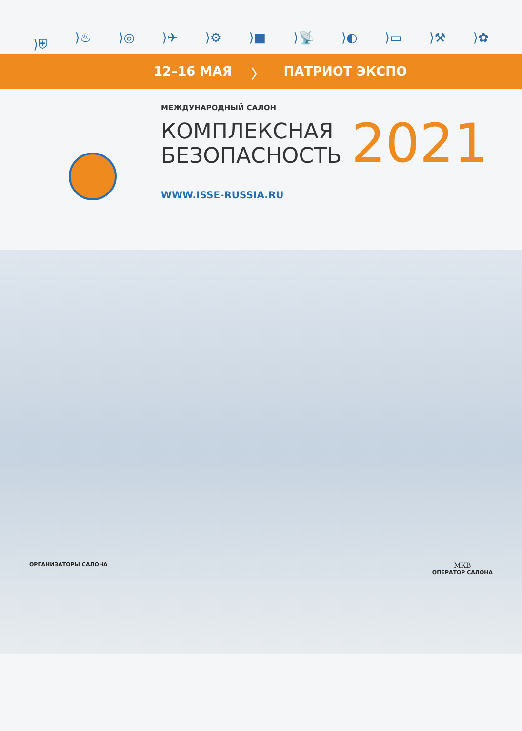⟩⛨ ⟩♨ ⟩◎ ⟩✈ ⟩⚙ ⟩■ ⟩📡 ⟩◐ ⟩▭ ⟩⚒ ⟩✿
12–16 МАЯ 〉 ПАТРИОТ ЭКСПО
МЕЖДУНАРОДНЫЙ САЛОН
КОМПЛЕКСНАЯ
БЕЗОПАСНОСТЬ
2021
WWW.ISSE-RUSSIA.RU
ОРГАНИЗАТОРЫ САЛОНА
МКВ
ОПЕРАТОР САЛОНА